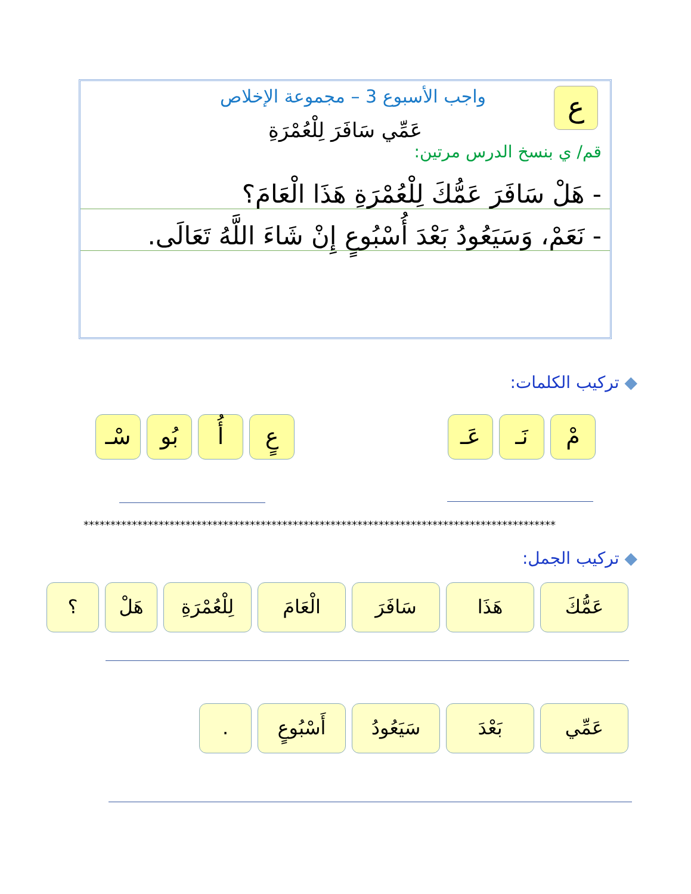ع
واجب الأسبوع 3 – مجموعة الإخلاص
عَمِّي سَافَرَ لِلْعُمْرَةِ
قم/ ي بنسخ الدرس مرتين:
- هَلْ سَافَرَ عَمُّكَ لِلْعُمْرَةِ هَذَا الْعَامَ؟
- نَعَمْ، وَسَيَعُودُ بَعْدَ أُسْبُوعٍ إِنْ شَاءَ اللَّهُ تَعَالَى.
◆ تركيب الكلمات:
مْ نَـ عَـ
عٍ أُ بُو سْـ
****************************************************************************************
◆ تركيب الجمل:
عَمُّكَ هَذَا سَافَرَ الْعَامَ
لِلْعُمْرَةِ
هَلْ ؟
عَمِّي بَعْدَ سَيَعُودُ
أَسْبُوعٍ
.